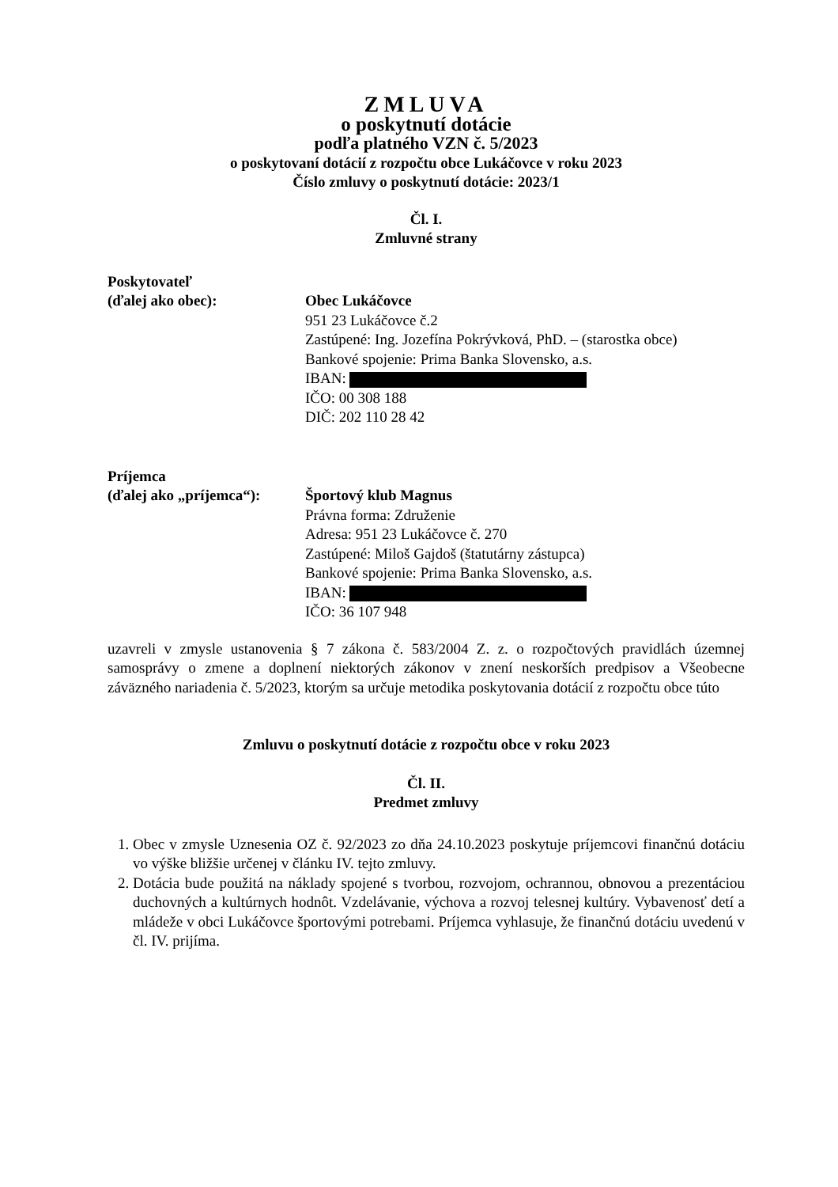ZMLUVA
o poskytnutí dotácie
podľa platného VZN č. 5/2023
o poskytovaní dotácií z rozpočtu obce Lukáčovce v roku 2023
Číslo zmluvy o poskytnutí dotácie: 2023/1
Čl. I.
Zmluvné strany
Poskytovateľ
(ďalej ako obec):
Obec Lukáčovce
951 23 Lukáčovce č.2
Zastúpené: Ing. Jozefína Pokrývková, PhD. – (starostka obce)
Bankové spojenie: Prima Banka Slovensko, a.s.
IBAN:
IČO: 00 308 188
DIČ: 202 110 28 42
Príjemca
(ďalej ako „príjemca“):
Športový klub Magnus
Právna forma: Združenie
Adresa: 951 23 Lukáčovce č. 270
Zastúpené: Miloš Gajdoš (štatutárny zástupca)
Bankové spojenie: Prima Banka Slovensko, a.s.
IBAN:
IČO: 36 107 948
uzavreli v zmysle ustanovenia § 7 zákona č. 583/2004 Z. z. o rozpočtových pravidlách územnej samosprávy o zmene a doplnení niektorých zákonov v znení neskorších predpisov a Všeobecne záväzného nariadenia č. 5/2023, ktorým sa určuje metodika poskytovania dotácií z rozpočtu obce túto
Zmluvu o poskytnutí dotácie z rozpočtu obce v roku 2023
Čl. II.
Predmet zmluvy
1. Obec v zmysle Uznesenia OZ č. 92/2023 zo dňa 24.10.2023 poskytuje príjemcovi finančnú dotáciu vo výške bližšie určenej v článku IV. tejto zmluvy.
2. Dotácia bude použitá na náklady spojené s tvorbou, rozvojom, ochrannou, obnovou a prezentáciou duchovných a kultúrnych hodnôt. Vzdelávanie, výchova a rozvoj telesnej kultúry. Vybavenosť detí a mládeže v obci Lukáčovce športovými potrebami. Príjemca vyhlasuje, že finančnú dotáciu uvedenú v čl. IV. prijíma.